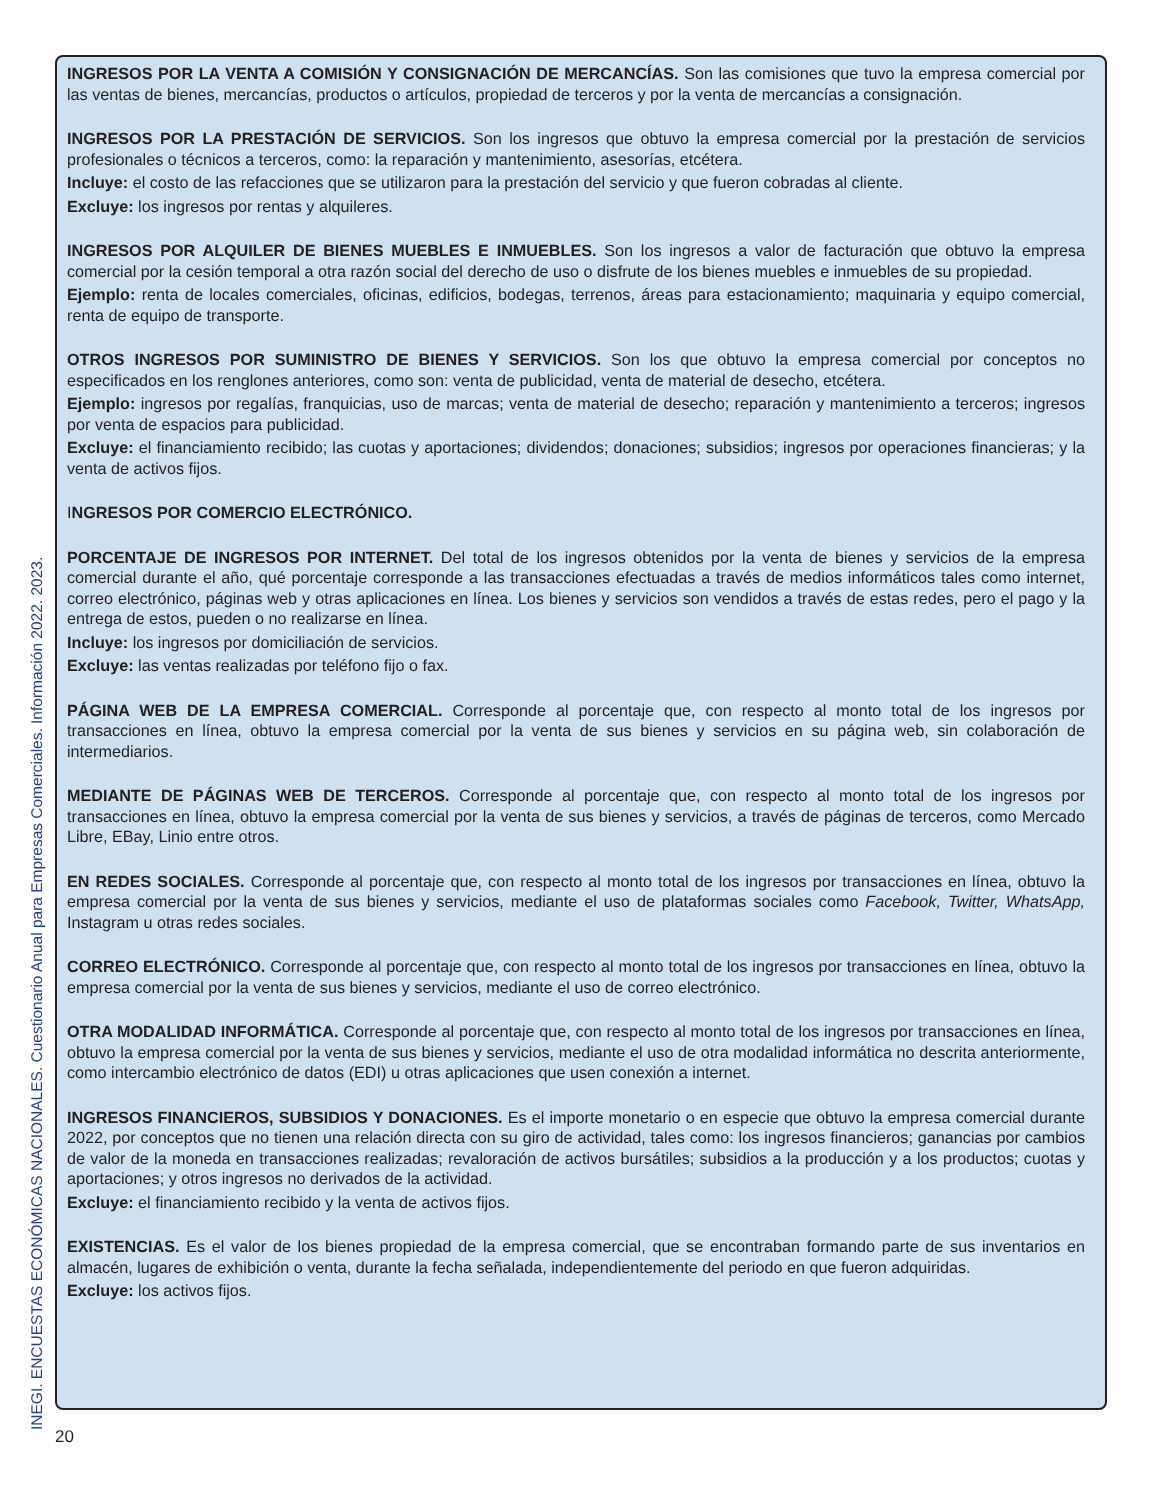INEGI. ENCUESTAS ECONÓMICAS NACIONALES. Cuestionario Anual para Empresas Comerciales. Información 2022. 2023.
INGRESOS POR LA VENTA A COMISIÓN Y CONSIGNACIÓN DE MERCANCÍAS. Son las comisiones que tuvo la empresa comercial por las ventas de bienes, mercancías, productos o artículos, propiedad de terceros y por la venta de mercancías a consignación.
INGRESOS POR LA PRESTACIÓN DE SERVICIOS. Son los ingresos que obtuvo la empresa comercial por la prestación de servicios profesionales o técnicos a terceros, como: la reparación y mantenimiento, asesorías, etcétera.
Incluye: el costo de las refacciones que se utilizaron para la prestación del servicio y que fueron cobradas al cliente.
Excluye: los ingresos por rentas y alquileres.
INGRESOS POR ALQUILER DE BIENES MUEBLES E INMUEBLES. Son los ingresos a valor de facturación que obtuvo la empresa comercial por la cesión temporal a otra razón social del derecho de uso o disfrute de los bienes muebles e inmuebles de su propiedad.
Ejemplo: renta de locales comerciales, oficinas, edificios, bodegas, terrenos, áreas para estacionamiento; maquinaria y equipo comercial, renta de equipo de transporte.
OTROS INGRESOS POR SUMINISTRO DE BIENES Y SERVICIOS. Son los que obtuvo la empresa comercial por conceptos no especificados en los renglones anteriores, como son: venta de publicidad, venta de material de desecho, etcétera.
Ejemplo: ingresos por regalías, franquicias, uso de marcas; venta de material de desecho; reparación y mantenimiento a terceros; ingresos por venta de espacios para publicidad.
Excluye: el financiamiento recibido; las cuotas y aportaciones; dividendos; donaciones; subsidios; ingresos por operaciones financieras; y la venta de activos fijos.
INGRESOS POR COMERCIO ELECTRÓNICO.
PORCENTAJE DE INGRESOS POR INTERNET. Del total de los ingresos obtenidos por la venta de bienes y servicios de la empresa comercial durante el año, qué porcentaje corresponde a las transacciones efectuadas a través de medios informáticos tales como internet, correo electrónico, páginas web y otras aplicaciones en línea. Los bienes y servicios son vendidos a través de estas redes, pero el pago y la entrega de estos, pueden o no realizarse en línea.
Incluye: los ingresos por domiciliación de servicios.
Excluye: las ventas realizadas por teléfono fijo o fax.
PÁGINA WEB DE LA EMPRESA COMERCIAL. Corresponde al porcentaje que, con respecto al monto total de los ingresos por transacciones en línea, obtuvo la empresa comercial por la venta de sus bienes y servicios en su página web, sin colaboración de intermediarios.
MEDIANTE DE PÁGINAS WEB DE TERCEROS. Corresponde al porcentaje que, con respecto al monto total de los ingresos por transacciones en línea, obtuvo la empresa comercial por la venta de sus bienes y servicios, a través de páginas de terceros, como Mercado Libre, EBay, Linio entre otros.
EN REDES SOCIALES. Corresponde al porcentaje que, con respecto al monto total de los ingresos por transacciones en línea, obtuvo la empresa comercial por la venta de sus bienes y servicios, mediante el uso de plataformas sociales como Facebook, Twitter, WhatsApp, Instagram u otras redes sociales.
CORREO ELECTRÓNICO. Corresponde al porcentaje que, con respecto al monto total de los ingresos por transacciones en línea, obtuvo la empresa comercial por la venta de sus bienes y servicios, mediante el uso de correo electrónico.
OTRA MODALIDAD INFORMÁTICA. Corresponde al porcentaje que, con respecto al monto total de los ingresos por transacciones en línea, obtuvo la empresa comercial por la venta de sus bienes y servicios, mediante el uso de otra modalidad informática no descrita anteriormente, como intercambio electrónico de datos (EDI) u otras aplicaciones que usen conexión a internet.
INGRESOS FINANCIEROS, SUBSIDIOS Y DONACIONES. Es el importe monetario o en especie que obtuvo la empresa comercial durante 2022, por conceptos que no tienen una relación directa con su giro de actividad, tales como: los ingresos financieros; ganancias por cambios de valor de la moneda en transacciones realizadas; revaloración de activos bursátiles; subsidios a la producción y a los productos; cuotas y aportaciones; y otros ingresos no derivados de la actividad.
Excluye: el financiamiento recibido y la venta de activos fijos.
EXISTENCIAS. Es el valor de los bienes propiedad de la empresa comercial, que se encontraban formando parte de sus inventarios en almacén, lugares de exhibición o venta, durante la fecha señalada, independientemente del periodo en que fueron adquiridas.
Excluye: los activos fijos.
20